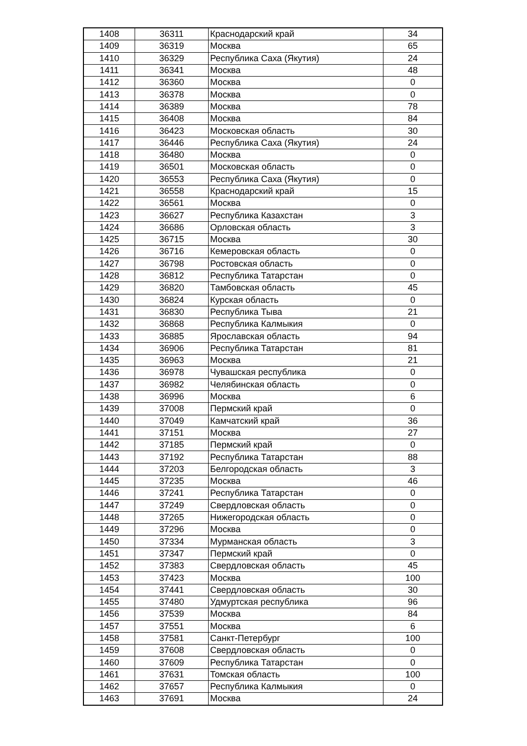| 1408 | 36311 | Краснодарский край | 34 |
| 1409 | 36319 | Москва | 65 |
| 1410 | 36329 | Республика Саха (Якутия) | 24 |
| 1411 | 36341 | Москва | 48 |
| 1412 | 36360 | Москва | 0 |
| 1413 | 36378 | Москва | 0 |
| 1414 | 36389 | Москва | 78 |
| 1415 | 36408 | Москва | 84 |
| 1416 | 36423 | Московская область | 30 |
| 1417 | 36446 | Республика Саха (Якутия) | 24 |
| 1418 | 36480 | Москва | 0 |
| 1419 | 36501 | Московская область | 0 |
| 1420 | 36553 | Республика Саха (Якутия) | 0 |
| 1421 | 36558 | Краснодарский край | 15 |
| 1422 | 36561 | Москва | 0 |
| 1423 | 36627 | Республика Казахстан | 3 |
| 1424 | 36686 | Орловская область | 3 |
| 1425 | 36715 | Москва | 30 |
| 1426 | 36716 | Кемеровская область | 0 |
| 1427 | 36798 | Ростовская область | 0 |
| 1428 | 36812 | Республика Татарстан | 0 |
| 1429 | 36820 | Тамбовская область | 45 |
| 1430 | 36824 | Курская область | 0 |
| 1431 | 36830 | Республика Тыва | 21 |
| 1432 | 36868 | Республика Калмыкия | 0 |
| 1433 | 36885 | Ярославская область | 94 |
| 1434 | 36906 | Республика Татарстан | 81 |
| 1435 | 36963 | Москва | 21 |
| 1436 | 36978 | Чувашская республика | 0 |
| 1437 | 36982 | Челябинская область | 0 |
| 1438 | 36996 | Москва | 6 |
| 1439 | 37008 | Пермский край | 0 |
| 1440 | 37049 | Камчатский край | 36 |
| 1441 | 37151 | Москва | 27 |
| 1442 | 37185 | Пермский край | 0 |
| 1443 | 37192 | Республика Татарстан | 88 |
| 1444 | 37203 | Белгородская область | 3 |
| 1445 | 37235 | Москва | 46 |
| 1446 | 37241 | Республика Татарстан | 0 |
| 1447 | 37249 | Свердловская область | 0 |
| 1448 | 37265 | Нижегородская область | 0 |
| 1449 | 37296 | Москва | 0 |
| 1450 | 37334 | Мурманская область | 3 |
| 1451 | 37347 | Пермский край | 0 |
| 1452 | 37383 | Свердловская область | 45 |
| 1453 | 37423 | Москва | 100 |
| 1454 | 37441 | Свердловская область | 30 |
| 1455 | 37480 | Удмуртская республика | 96 |
| 1456 | 37539 | Москва | 84 |
| 1457 | 37551 | Москва | 6 |
| 1458 | 37581 | Санкт-Петербург | 100 |
| 1459 | 37608 | Свердловская область | 0 |
| 1460 | 37609 | Республика Татарстан | 0 |
| 1461 | 37631 | Томская область | 100 |
| 1462 | 37657 | Республика Калмыкия | 0 |
| 1463 | 37691 | Москва | 24 |